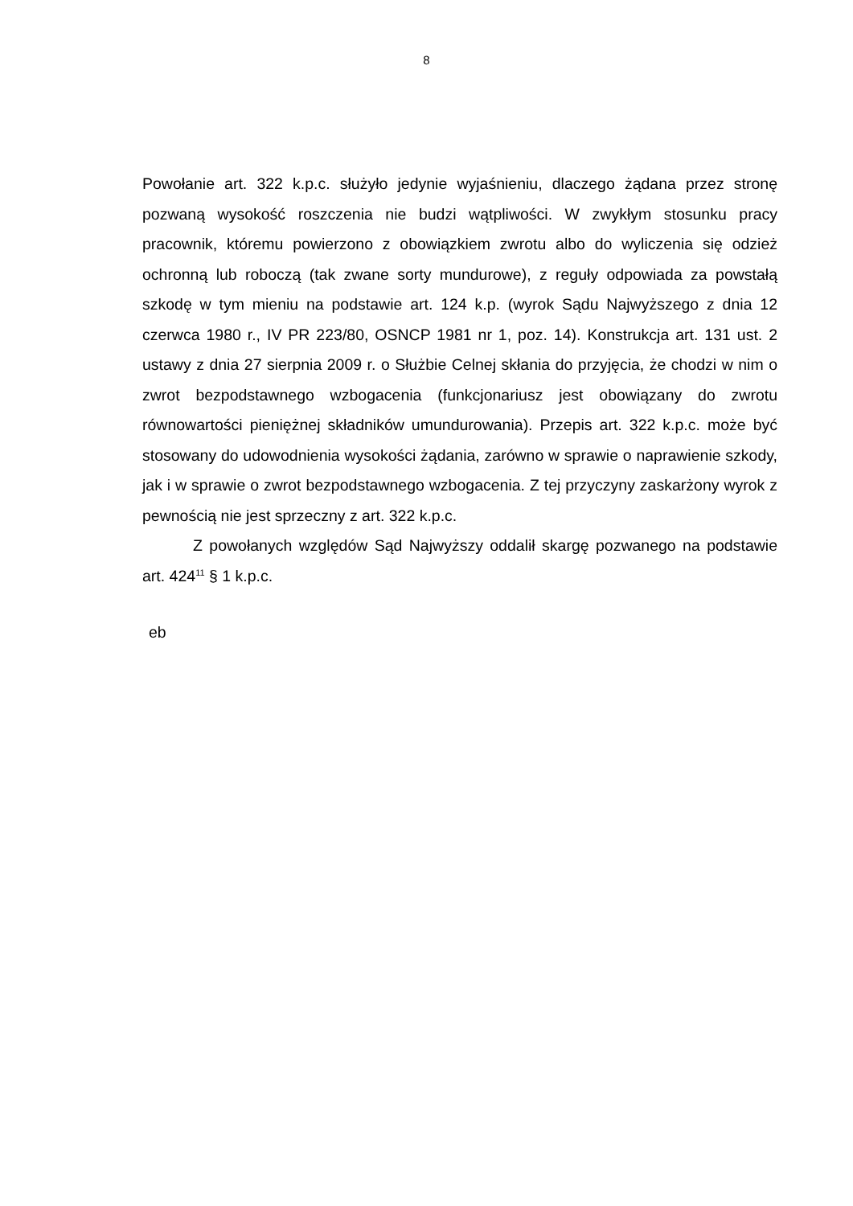8
Powołanie art. 322 k.p.c. służyło jedynie wyjaśnieniu, dlaczego żądana przez stronę pozwaną wysokość roszczenia nie budzi wątpliwości. W zwykłym stosunku pracy pracownik, któremu powierzono z obowiązkiem zwrotu albo do wyliczenia się odzież ochronną lub roboczą (tak zwane sorty mundurowe), z reguły odpowiada za powstałą szkodę w tym mieniu na podstawie art. 124 k.p. (wyrok Sądu Najwyższego z dnia 12 czerwca 1980 r., IV PR 223/80, OSNCP 1981 nr 1, poz. 14). Konstrukcja art. 131 ust. 2 ustawy z dnia 27 sierpnia 2009 r. o Służbie Celnej skłania do przyjęcia, że chodzi w nim o zwrot bezpodstawnego wzbogacenia (funkcjonariusz jest obowiązany do zwrotu równowartości pieniężnej składników umundurowania). Przepis art. 322 k.p.c. może być stosowany do udowodnienia wysokości żądania, zarówno w sprawie o naprawienie szkody, jak i w sprawie o zwrot bezpodstawnego wzbogacenia. Z tej przyczyny zaskarżony wyrok z pewnością nie jest sprzeczny z art. 322 k.p.c.
Z powołanych względów Sąd Najwyższy oddalił skargę pozwanego na podstawie art. 424<sup>11</sup> § 1 k.p.c.
eb